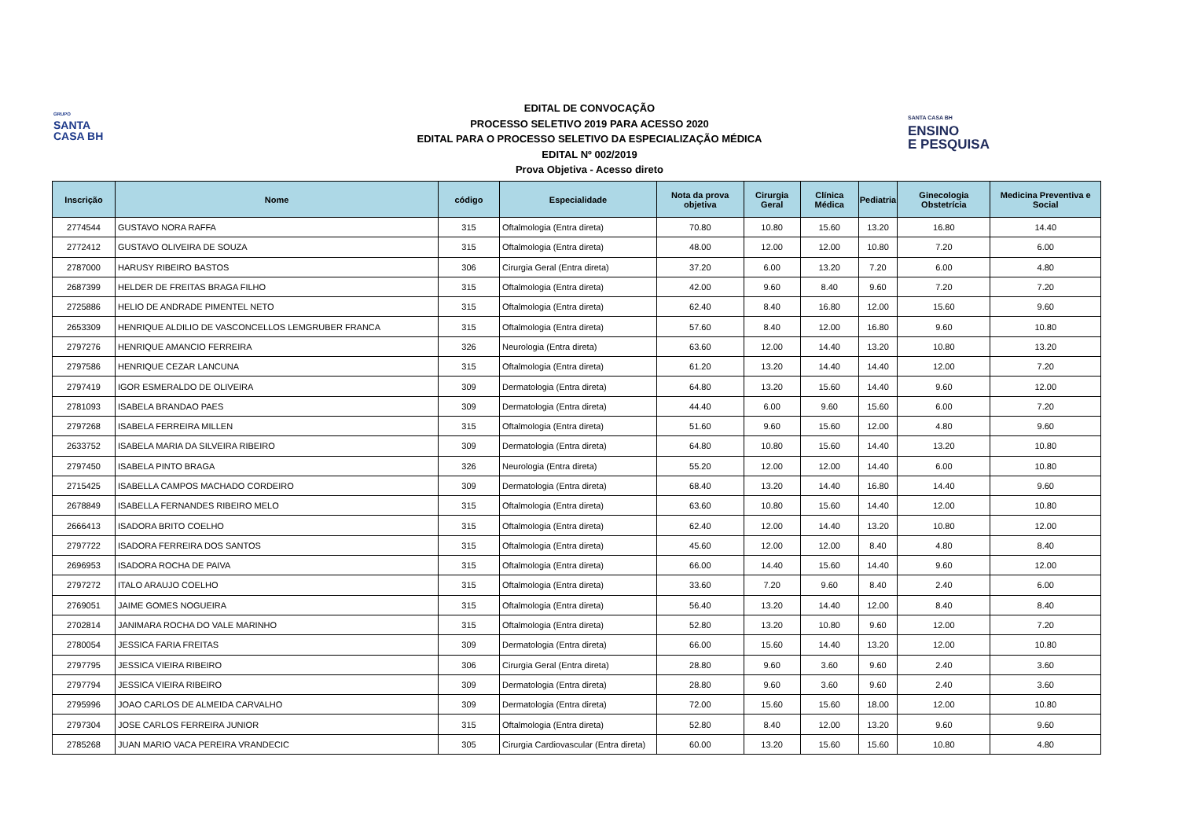GRUPO
SANTA
CASA BH
EDITAL DE CONVOCAÇÃO
PROCESSO SELETIVO 2019 PARA ACESSO 2020
EDITAL PARA O PROCESSO SELETIVO DA ESPECIALIZAÇÃO MÉDICA
EDITAL Nº 002/2019
Prova Objetiva - Acesso direto
SANTA CASA BH
ENSINO
E PESQUISA
| Inscrição | Nome | código | Especialidade | Nota da prova objetiva | Cirurgia Geral | Clínica Médica | Pediatria | Ginecologia Obstetrícia | Medicina Preventiva e Social |
| --- | --- | --- | --- | --- | --- | --- | --- | --- | --- |
| 2774544 | GUSTAVO NORA RAFFA | 315 | Oftalmologia (Entra direta) | 70.80 | 10.80 | 15.60 | 13.20 | 16.80 | 14.40 |
| 2772412 | GUSTAVO OLIVEIRA DE SOUZA | 315 | Oftalmologia (Entra direta) | 48.00 | 12.00 | 12.00 | 10.80 | 7.20 | 6.00 |
| 2787000 | HARUSY RIBEIRO BASTOS | 306 | Cirurgia Geral (Entra direta) | 37.20 | 6.00 | 13.20 | 7.20 | 6.00 | 4.80 |
| 2687399 | HELDER DE FREITAS BRAGA FILHO | 315 | Oftalmologia (Entra direta) | 42.00 | 9.60 | 8.40 | 9.60 | 7.20 | 7.20 |
| 2725886 | HELIO DE ANDRADE PIMENTEL NETO | 315 | Oftalmologia (Entra direta) | 62.40 | 8.40 | 16.80 | 12.00 | 15.60 | 9.60 |
| 2653309 | HENRIQUE ALDILIO DE VASCONCELLOS LEMGRUBER FRANCA | 315 | Oftalmologia (Entra direta) | 57.60 | 8.40 | 12.00 | 16.80 | 9.60 | 10.80 |
| 2797276 | HENRIQUE AMANCIO FERREIRA | 326 | Neurologia (Entra direta) | 63.60 | 12.00 | 14.40 | 13.20 | 10.80 | 13.20 |
| 2797586 | HENRIQUE CEZAR LANCUNA | 315 | Oftalmologia (Entra direta) | 61.20 | 13.20 | 14.40 | 14.40 | 12.00 | 7.20 |
| 2797419 | IGOR ESMERALDO DE OLIVEIRA | 309 | Dermatologia (Entra direta) | 64.80 | 13.20 | 15.60 | 14.40 | 9.60 | 12.00 |
| 2781093 | ISABELA BRANDAO PAES | 309 | Dermatologia (Entra direta) | 44.40 | 6.00 | 9.60 | 15.60 | 6.00 | 7.20 |
| 2797268 | ISABELA FERREIRA MILLEN | 315 | Oftalmologia (Entra direta) | 51.60 | 9.60 | 15.60 | 12.00 | 4.80 | 9.60 |
| 2633752 | ISABELA MARIA DA SILVEIRA RIBEIRO | 309 | Dermatologia (Entra direta) | 64.80 | 10.80 | 15.60 | 14.40 | 13.20 | 10.80 |
| 2797450 | ISABELA PINTO BRAGA | 326 | Neurologia (Entra direta) | 55.20 | 12.00 | 12.00 | 14.40 | 6.00 | 10.80 |
| 2715425 | ISABELLA CAMPOS MACHADO CORDEIRO | 309 | Dermatologia (Entra direta) | 68.40 | 13.20 | 14.40 | 16.80 | 14.40 | 9.60 |
| 2678849 | ISABELLA FERNANDES RIBEIRO MELO | 315 | Oftalmologia (Entra direta) | 63.60 | 10.80 | 15.60 | 14.40 | 12.00 | 10.80 |
| 2666413 | ISADORA BRITO COELHO | 315 | Oftalmologia (Entra direta) | 62.40 | 12.00 | 14.40 | 13.20 | 10.80 | 12.00 |
| 2797722 | ISADORA FERREIRA DOS SANTOS | 315 | Oftalmologia (Entra direta) | 45.60 | 12.00 | 12.00 | 8.40 | 4.80 | 8.40 |
| 2696953 | ISADORA ROCHA DE PAIVA | 315 | Oftalmologia (Entra direta) | 66.00 | 14.40 | 15.60 | 14.40 | 9.60 | 12.00 |
| 2797272 | ITALO ARAUJO COELHO | 315 | Oftalmologia (Entra direta) | 33.60 | 7.20 | 9.60 | 8.40 | 2.40 | 6.00 |
| 2769051 | JAIME GOMES NOGUEIRA | 315 | Oftalmologia (Entra direta) | 56.40 | 13.20 | 14.40 | 12.00 | 8.40 | 8.40 |
| 2702814 | JANIMARA ROCHA DO VALE MARINHO | 315 | Oftalmologia (Entra direta) | 52.80 | 13.20 | 10.80 | 9.60 | 12.00 | 7.20 |
| 2780054 | JESSICA FARIA FREITAS | 309 | Dermatologia (Entra direta) | 66.00 | 15.60 | 14.40 | 13.20 | 12.00 | 10.80 |
| 2797795 | JESSICA VIEIRA RIBEIRO | 306 | Cirurgia Geral (Entra direta) | 28.80 | 9.60 | 3.60 | 9.60 | 2.40 | 3.60 |
| 2797794 | JESSICA VIEIRA RIBEIRO | 309 | Dermatologia (Entra direta) | 28.80 | 9.60 | 3.60 | 9.60 | 2.40 | 3.60 |
| 2795996 | JOAO CARLOS DE ALMEIDA CARVALHO | 309 | Dermatologia (Entra direta) | 72.00 | 15.60 | 15.60 | 18.00 | 12.00 | 10.80 |
| 2797304 | JOSE CARLOS FERREIRA JUNIOR | 315 | Oftalmologia (Entra direta) | 52.80 | 8.40 | 12.00 | 13.20 | 9.60 | 9.60 |
| 2785268 | JUAN MARIO VACA PEREIRA VRANDECIC | 305 | Cirurgia Cardiovascular (Entra direta) | 60.00 | 13.20 | 15.60 | 15.60 | 10.80 | 4.80 |